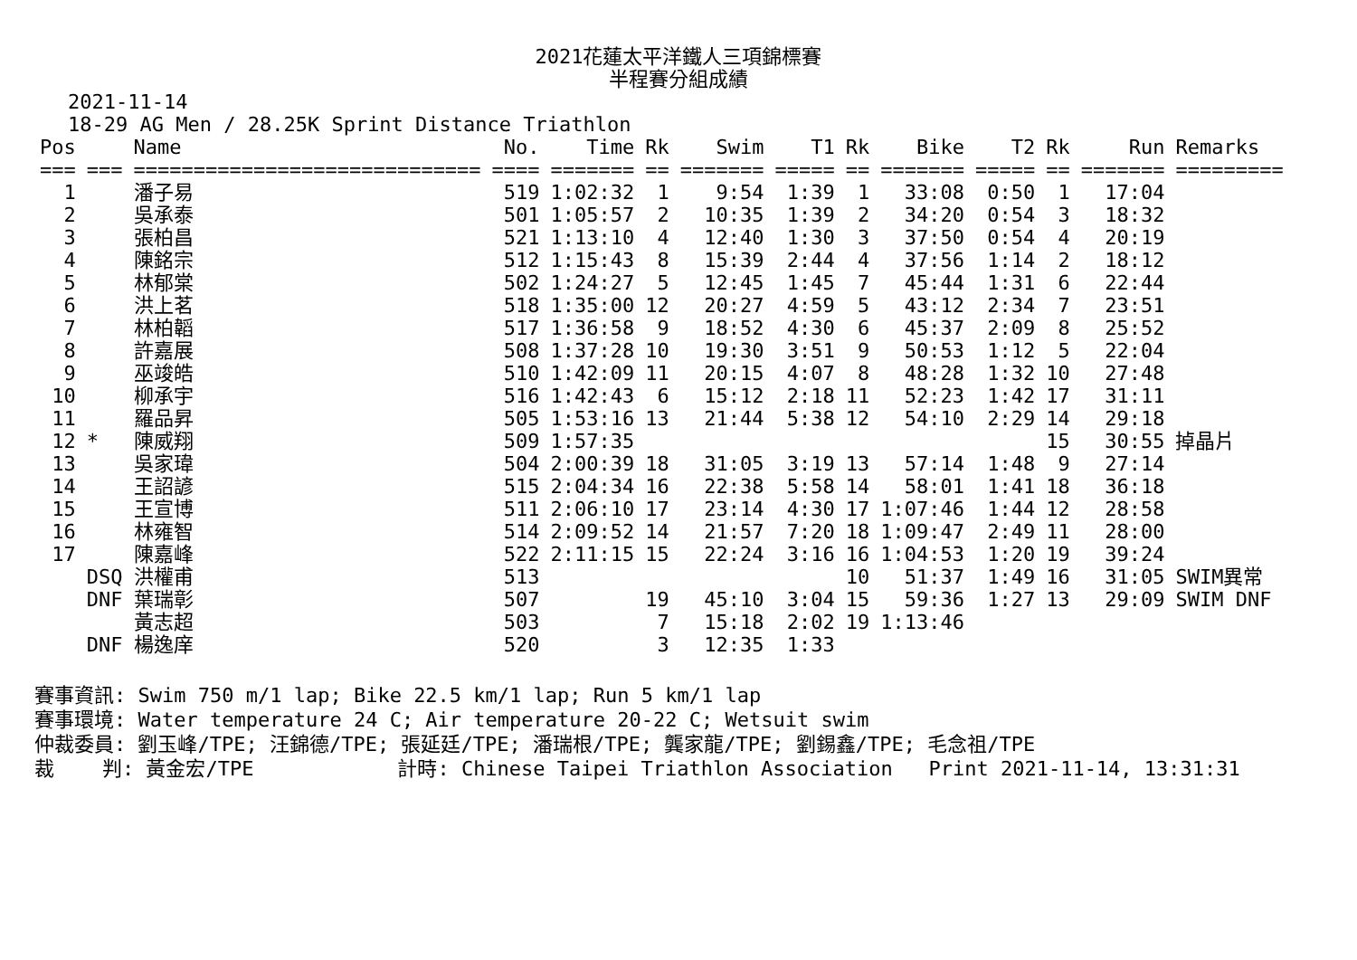2021花蓮太平洋鐵人三項錦標賽
半程賽分組成績
2021-11-14
18-29 AG Men / 28.25K Sprint Distance Triathlon
| Pos | | Name | No. | Time | Rk | Swim | T1 | Rk | Bike | T2 | Rk | Run | Remarks |
| --- | --- | --- | --- | --- | --- | --- | --- | --- | --- | --- | --- | --- | --- |
| === | === | ============================= | ==== | ======= | == | ======= | ===== | == | ======= | ===== | == | ======= | ========= |
| 1 | | 潘子易 | 519 | 1:02:32 | 1 | 9:54 | 1:39 | 1 | 33:08 | 0:50 | 1 | 17:04 | |
| 2 | | 吳承泰 | 501 | 1:05:57 | 2 | 10:35 | 1:39 | 2 | 34:20 | 0:54 | 3 | 18:32 | |
| 3 | | 張柏昌 | 521 | 1:13:10 | 4 | 12:40 | 1:30 | 3 | 37:50 | 0:54 | 4 | 20:19 | |
| 4 | | 陳銘宗 | 512 | 1:15:43 | 8 | 15:39 | 2:44 | 4 | 37:56 | 1:14 | 2 | 18:12 | |
| 5 | | 林郁棠 | 502 | 1:24:27 | 5 | 12:45 | 1:45 | 7 | 45:44 | 1:31 | 6 | 22:44 | |
| 6 | | 洪上茗 | 518 | 1:35:00 | 12 | 20:27 | 4:59 | 5 | 43:12 | 2:34 | 7 | 23:51 | |
| 7 | | 林柏韜 | 517 | 1:36:58 | 9 | 18:52 | 4:30 | 6 | 45:37 | 2:09 | 8 | 25:52 | |
| 8 | | 許嘉展 | 508 | 1:37:28 | 10 | 19:30 | 3:51 | 9 | 50:53 | 1:12 | 5 | 22:04 | |
| 9 | | 巫竣皓 | 510 | 1:42:09 | 11 | 20:15 | 4:07 | 8 | 48:28 | 1:32 | 10 | 27:48 | |
| 10 | | 柳承宇 | 516 | 1:42:43 | 6 | 15:12 | 2:18 | 11 | 52:23 | 1:42 | 17 | 31:11 | |
| 11 | | 羅品昇 | 505 | 1:53:16 | 13 | 21:44 | 5:38 | 12 | 54:10 | 2:29 | 14 | 29:18 | |
| 12 | * | 陳威翔 | 509 | 1:57:35 | | | | | | | 15 | 30:55 | 掉晶片 |
| 13 | | 吳家瑋 | 504 | 2:00:39 | 18 | 31:05 | 3:19 | 13 | 57:14 | 1:48 | 9 | 27:14 | |
| 14 | | 王詔諺 | 515 | 2:04:34 | 16 | 22:38 | 5:58 | 14 | 58:01 | 1:41 | 18 | 36:18 | |
| 15 | | 王宣博 | 511 | 2:06:10 | 17 | 23:14 | 4:30 | 17 | 1:07:46 | 1:44 | 12 | 28:58 | |
| 16 | | 林雍智 | 514 | 2:09:52 | 14 | 21:57 | 7:20 | 18 | 1:09:47 | 2:49 | 11 | 28:00 | |
| 17 | | 陳嘉峰 | 522 | 2:11:15 | 15 | 22:24 | 3:16 | 16 | 1:04:53 | 1:20 | 19 | 39:24 | |
| | DSQ | 洪權甫 | 513 | | | | | 10 | 51:37 | 1:49 | 16 | 31:05 | SWIM異常 |
| | DNF | 葉瑞彰 | 507 | | 19 | 45:10 | 3:04 | 15 | 59:36 | 1:27 | 13 | 29:09 | SWIM DNF |
| | | 黃志超 | 503 | | 7 | 15:18 | 2:02 | 19 | 1:13:46 | | | | |
| | DNF | 楊逸庠 | 520 | | 3 | 12:35 | 1:33 | | | | | | |
賽事資訊: Swim 750 m/1 lap; Bike 22.5 km/1 lap; Run 5 km/1 lap 賽事環境: Water temperature 24 C; Air temperature 20-22 C; Wetsuit swim 仲裁委員: 劉玉峰/TPE; 汪錦德/TPE; 張延廷/TPE; 潘瑞根/TPE; 龔家龍/TPE; 劉錫鑫/TPE; 毛念祖/TPE 裁 判: 黃金宏/TPE 計時: Chinese Taipei Triathlon Association Print 2021-11-14, 13:31:31